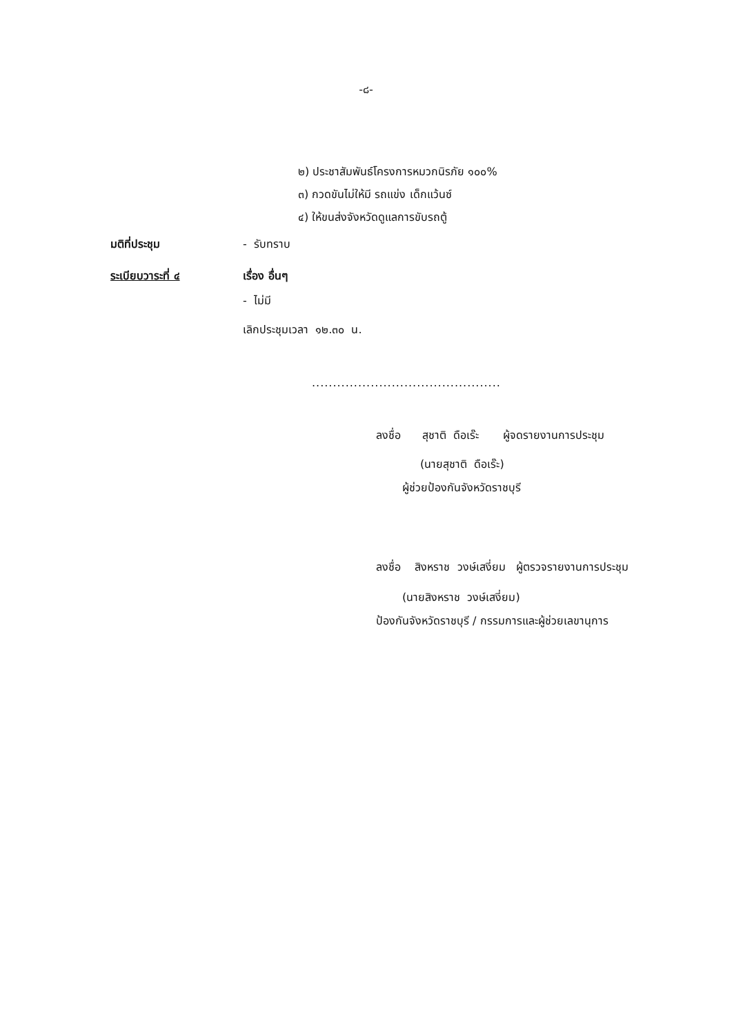-๘-
๒) ประชาสัมพันธ์โครงการหมวกนิรภัย ๑๐๐%
๓) กวดขันไม่ให้มี รถแข่ง เด็กแว้นซ์
๔) ให้ขนส่งจังหวัดดูแลการขับรถตู้
มติที่ประชุม - รับทราบ
ระเบียบวาระที่ ๔ เรื่อง อื่นๆ
- ไม่มี
เลิกประชุมเวลา ๑๒.๓๐ น.
.............................................
ลงชื่อ สุชาติ ดือเร๊ะ ผู้จดรายงานการประชุม
(นายสุชาติ ดือเร๊ะ)
ผู้ช่วยป้องกันจังหวัดราชบุรี
ลงชื่อ สิงหราช วงษ์เสงี่ยม ผู้ตรวจรายงานการประชุม
(นายสิงหราช วงษ์เสงี่ยม)
ป้องกันจังหวัดราชบุรี / กรรมการและผู้ช่วยเลขานุการ